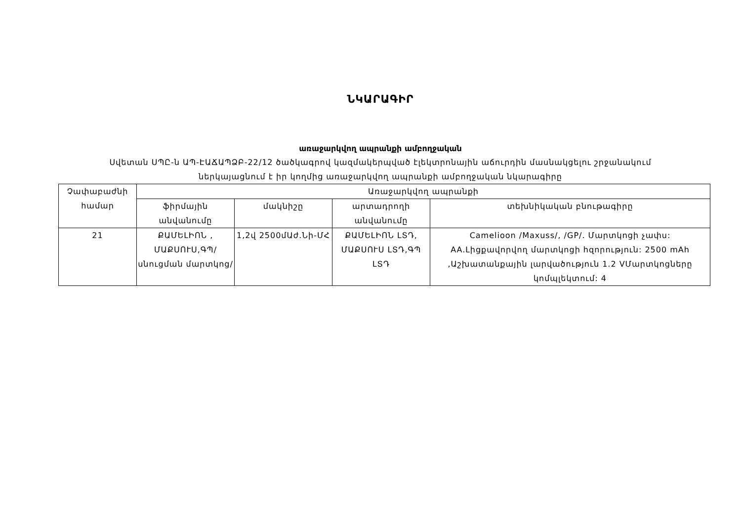ՆԿԱՐԱԳԻՐ
առաջարկվող ապրանքի ամբողջական
Սվետան ՍՊԸ-ն ԱՊ-ԷԱՃԱՊՁԲ-22/12 ծածկագրով կազմակերպված էլեկտրոնային աճուրդին մասնակցելու շրջանակում
ներկայացնում է իր կողմից առաջարկվող ապրանքի ամբողջական նկարագիրը
| Չափաբաժնի համար | Առաջարկվող ապրանքի | | | |
| --- | --- | --- | --- | --- |
| | ֆիրմային անվանումը | մակնիշը | արտադրողի անվանումը | տեխնիկական բնութագիրը |
| 21 | ՔԱՄԵԼԻՈՆ , ՄԱՔՍՈՒՍ,ԳՊ/սնուցման մարտկոց/ | 1,2վ 2500մԱժ.Նի-ՄՀ | ՔԱՄԵԼԻՈՆ ԼՏԴ, ՄԱՔՍՈՒՍ ԼՏԴ,ԳՊ ԼՏԴ | Camelioon /Maxuss/, /GP/. Մարտկոցի չափս: AA.Լիցքավորվող մարտկոցի հզորություն: 2500 mAh ,Աշխատանքային լարվածություն 1.2 VՄարտկոցները կոմպլեկտում: 4 |